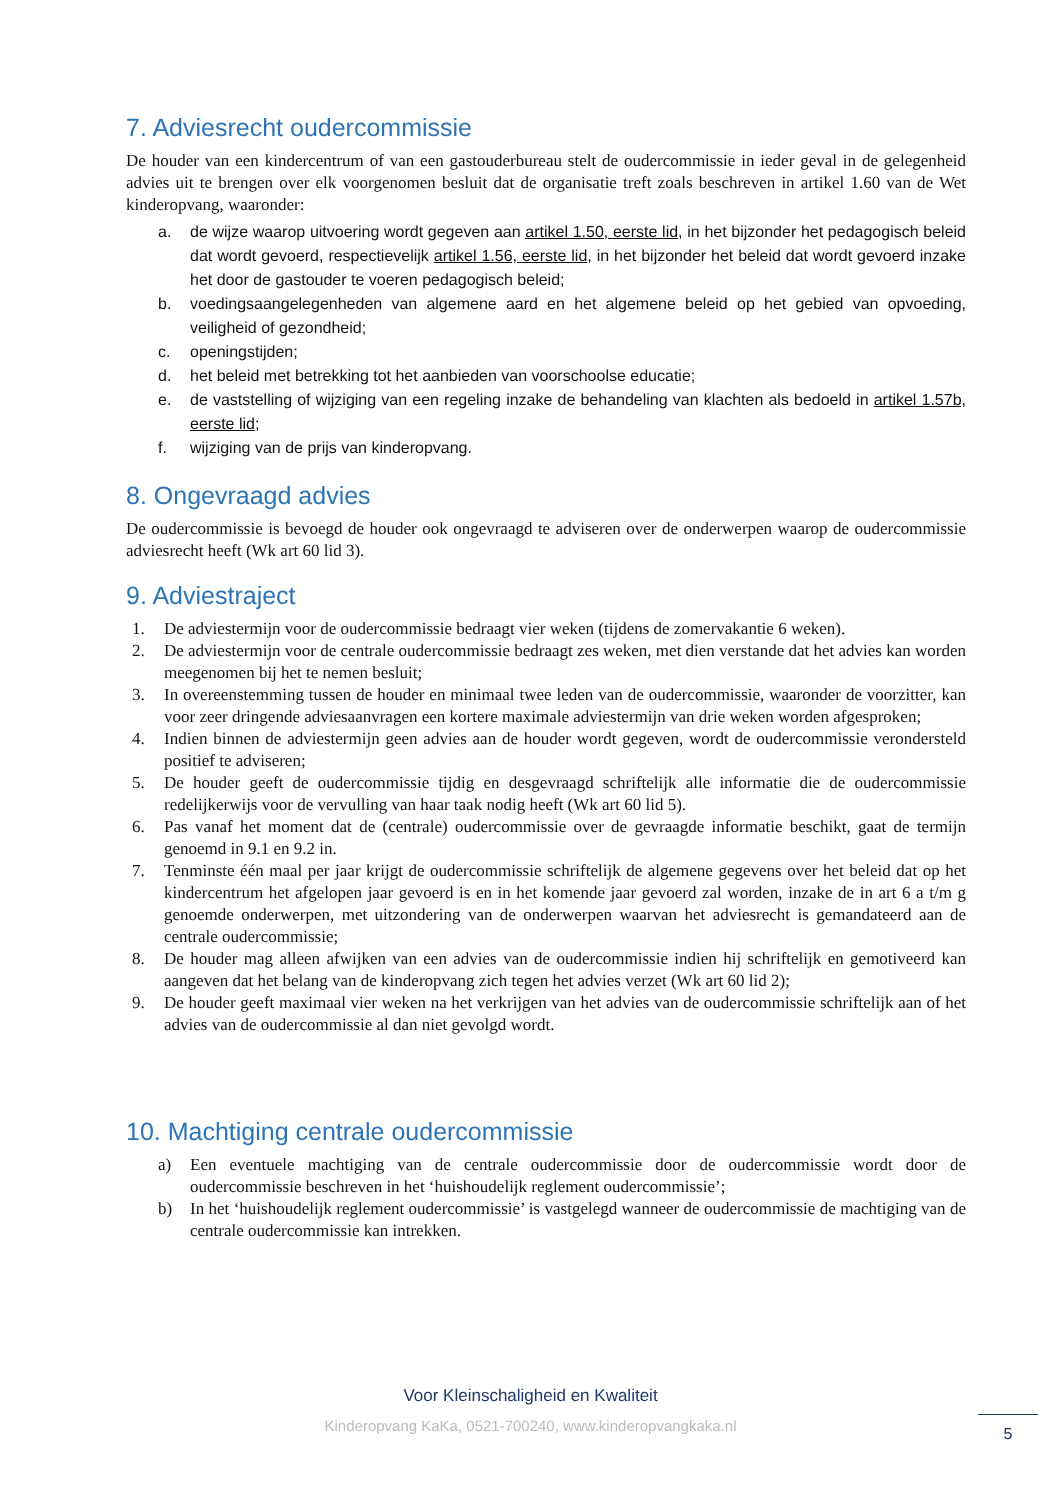7. Adviesrecht oudercommissie
De houder van een kindercentrum of van een gastouderbureau stelt de oudercommissie in ieder geval in de gelegenheid advies uit te brengen over elk voorgenomen besluit dat de organisatie treft zoals beschreven in artikel 1.60 van de Wet kinderopvang, waaronder:
a. de wijze waarop uitvoering wordt gegeven aan artikel 1.50, eerste lid, in het bijzonder het pedagogisch beleid dat wordt gevoerd, respectievelijk artikel 1.56, eerste lid, in het bijzonder het beleid dat wordt gevoerd inzake het door de gastouder te voeren pedagogisch beleid;
b. voedingsaangelegenheden van algemene aard en het algemene beleid op het gebied van opvoeding, veiligheid of gezondheid;
c. openingstijden;
d. het beleid met betrekking tot het aanbieden van voorschoolse educatie;
e. de vaststelling of wijziging van een regeling inzake de behandeling van klachten als bedoeld in artikel 1.57b, eerste lid;
f. wijziging van de prijs van kinderopvang.
8. Ongevraagd advies
De oudercommissie is bevoegd de houder ook ongevraagd te adviseren over de onderwerpen waarop de oudercommissie adviesrecht heeft (Wk art 60 lid 3).
9. Adviestraject
1. De adviestermijn voor de oudercommissie bedraagt vier weken (tijdens de zomervakantie 6 weken).
2. De adviestermijn voor de centrale oudercommissie bedraagt zes weken, met dien verstande dat het advies kan worden meegenomen bij het te nemen besluit;
3. In overeenstemming tussen de houder en minimaal twee leden van de oudercommissie, waaronder de voorzitter, kan voor zeer dringende adviesaanvragen een kortere maximale adviestermijn van drie weken worden afgesproken;
4. Indien binnen de adviestermijn geen advies aan de houder wordt gegeven, wordt de oudercommissie verondersteld positief te adviseren;
5. De houder geeft de oudercommissie tijdig en desgevraagd schriftelijk alle informatie die de oudercommissie redelijkerwijs voor de vervulling van haar taak nodig heeft (Wk art 60 lid 5).
6. Pas vanaf het moment dat de (centrale) oudercommissie over de gevraagde informatie beschikt, gaat de termijn genoemd in 9.1 en 9.2 in.
7. Tenminste één maal per jaar krijgt de oudercommissie schriftelijk de algemene gegevens over het beleid dat op het kindercentrum het afgelopen jaar gevoerd is en in het komende jaar gevoerd zal worden, inzake de in art 6 a t/m g genoemde onderwerpen, met uitzondering van de onderwerpen waarvan het adviesrecht is gemandateerd aan de centrale oudercommissie;
8. De houder mag alleen afwijken van een advies van de oudercommissie indien hij schriftelijk en gemotiveerd kan aangeven dat het belang van de kinderopvang zich tegen het advies verzet (Wk art 60 lid 2);
9. De houder geeft maximaal vier weken na het verkrijgen van het advies van de oudercommissie schriftelijk aan of het advies van de oudercommissie al dan niet gevolgd wordt.
10. Machtiging centrale oudercommissie
a) Een eventuele machtiging van de centrale oudercommissie door de oudercommissie wordt door de oudercommissie beschreven in het ‘huishoudelijk reglement oudercommissie’;
b) In het ‘huishoudelijk reglement oudercommissie’ is vastgelegd wanneer de oudercommissie de machtiging van de centrale oudercommissie kan intrekken.
Voor Kleinschaligheid en Kwaliteit
Kinderopvang KaKa, 0521-700240, www.kinderopvangkaka.nl
5